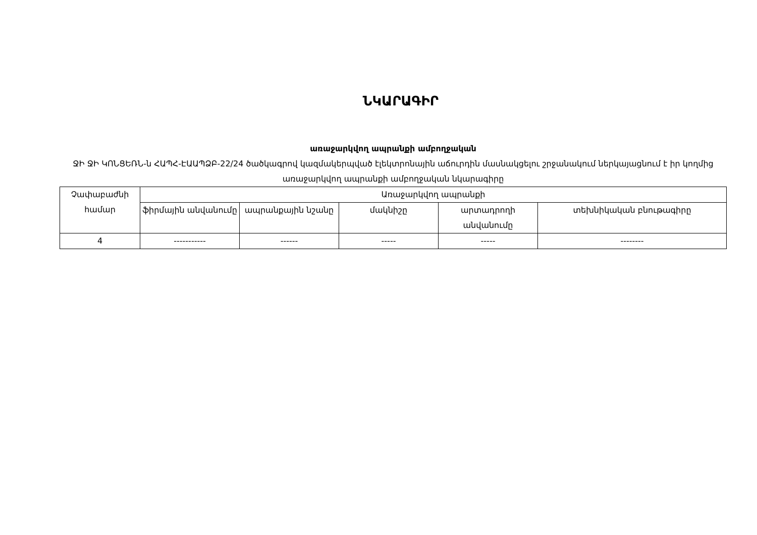ՆԿԱՐԱԳԻՐ
առաջարկվող ապրանքի ամբողջական
ՋԻ ՋԻ ԿՈՆՑԵՌՆ-ն ՀԱՊՀ-ԷԱԱՊՁԲ-22/24 ծածկագրով կազմակերպված էլեկտրոնային աճուրդին մասնակցելու շրջանակում ներկայացնում է իր կողմից առաջարկվող ապրանքի ամբողջական նկարագիրը
| Չափաբաժնի համար | Առաջարկվող ապրանքի | | | | |
| --- | --- | --- | --- | --- | --- |
| | ֆիրմային անվանումը | ապրանքային նշանը | մակնիշը | արտադրողի անվանումը | տեխնիկական բնութագիրը |
| 4 | ----------- | ------ | ----- | ----- | -------- |